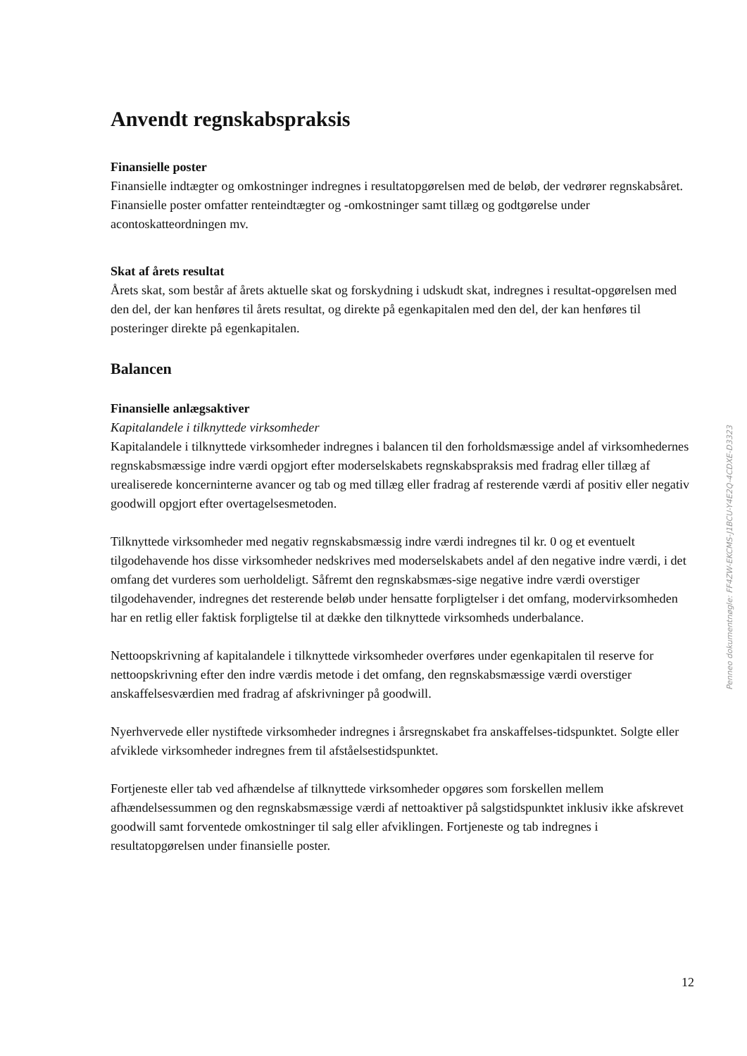Anvendt regnskabspraksis
Finansielle poster
Finansielle indtægter og omkostninger indregnes i resultatopgørelsen med de beløb, der vedrører regnskabsåret. Finansielle poster omfatter renteindtægter og -omkostninger samt tillæg og godtgørelse under acontoskatteordningen mv.
Skat af årets resultat
Årets skat, som består af årets aktuelle skat og forskydning i udskudt skat, indregnes i resultat-opgørelsen med den del, der kan henføres til årets resultat, og direkte på egenkapitalen med den del, der kan henføres til posteringer direkte på egenkapitalen.
Balancen
Finansielle anlægsaktiver
Kapitalandele i tilknyttede virksomheder
Kapitalandele i tilknyttede virksomheder indregnes i balancen til den forholdsmæssige andel af virksomhedernes regnskabsmæssige indre værdi opgjort efter moderselskabets regnskabspraksis med fradrag eller tillæg af urealiserede koncerninterne avancer og tab og med tillæg eller fradrag af resterende værdi af positiv eller negativ goodwill opgjort efter overtagelsesmetoden.
Tilknyttede virksomheder med negativ regnskabsmæssig indre værdi indregnes til kr. 0 og et eventuelt tilgodehavende hos disse virksomheder nedskrives med moderselskabets andel af den negative indre værdi, i det omfang det vurderes som uerholdeligt. Såfremt den regnskabsmæs-sige negative indre værdi overstiger tilgodehavender, indregnes det resterende beløb under hensatte forpligtelser i det omfang, modervirksomheden har en retlig eller faktisk forpligtelse til at dække den tilknyttede virksomheds underbalance.
Nettoopskrivning af kapitalandele i tilknyttede virksomheder overføres under egenkapitalen til reserve for nettoopskrivning efter den indre værdis metode i det omfang, den regnskabsmæssige værdi overstiger anskaffelsesværdien med fradrag af afskrivninger på goodwill.
Nyerhvervede eller nystiftede virksomheder indregnes i årsregnskabet fra anskaffelses-tidspunktet. Solgte eller afviklede virksomheder indregnes frem til afståelsestidspunktet.
Fortjeneste eller tab ved afhændelse af tilknyttede virksomheder opgøres som forskellen mellem afhændelsessummen og den regnskabsmæssige værdi af nettoaktiver på salgstidspunktet inklusiv ikke afskrevet goodwill samt forventede omkostninger til salg eller afviklingen. Fortjeneste og tab indregnes i resultatopgørelsen under finansielle poster.
Penneo dokumentnøgle: FF4ZW-EKCMS-J1BCU-Y4E2Q-4CDXE-D3323
12